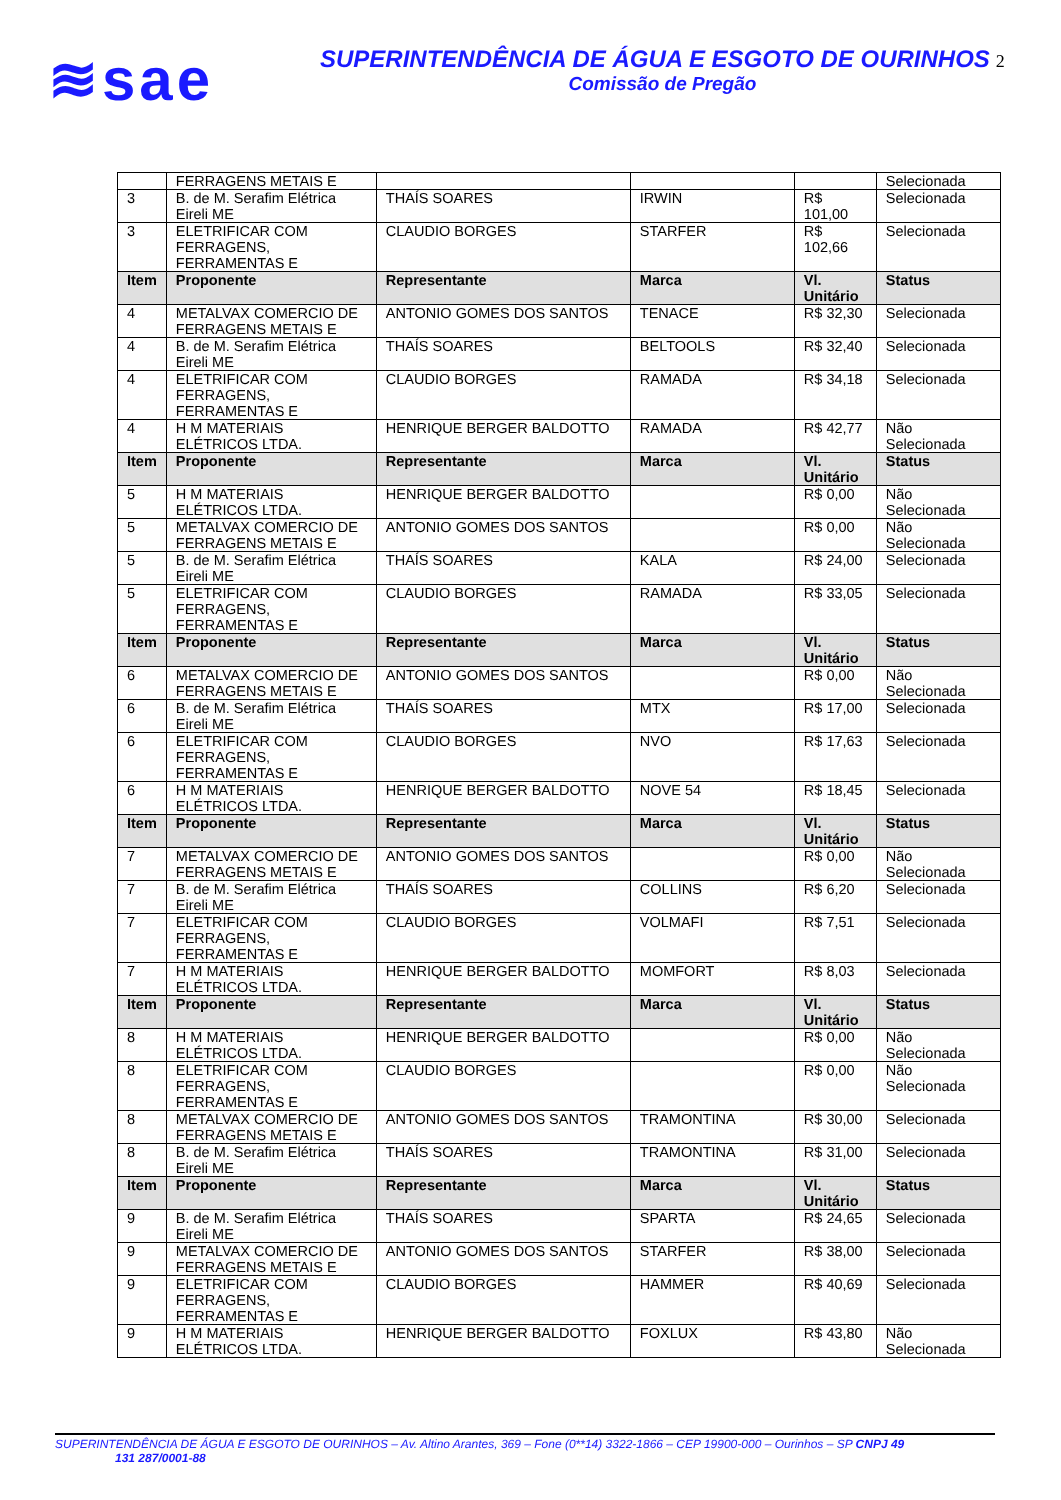≋sae
SUPERINTENDÊNCIA DE ÁGUA E ESGOTO DE OURINHOS 2
Comissão de Pregão
| | FERRAGENS METAIS E | | | | Selecionada |
| 3 | B. de M. Serafim Elétrica Eireli ME | THAÍS SOARES | IRWIN | R$ 101,00 | Selecionada |
| 3 | ELETRIFICAR COM FERRAGENS, FERRAMENTAS E | CLAUDIO BORGES | STARFER | R$ 102,66 | Selecionada |
| Item | Proponente | Representante | Marca | Vl. Unitário | Status |
| 4 | METALVAX COMERCIO DE FERRAGENS METAIS E | ANTONIO GOMES DOS SANTOS | TENACE | R$ 32,30 | Selecionada |
| 4 | B. de M. Serafim Elétrica Eireli ME | THAÍS SOARES | BELTOOLS | R$ 32,40 | Selecionada |
| 4 | ELETRIFICAR COM FERRAGENS, FERRAMENTAS E | CLAUDIO BORGES | RAMADA | R$ 34,18 | Selecionada |
| 4 | H M MATERIAIS ELÉTRICOS LTDA. | HENRIQUE BERGER BALDOTTO | RAMADA | R$ 42,77 | Não Selecionada |
| Item | Proponente | Representante | Marca | Vl. Unitário | Status |
| 5 | H M MATERIAIS ELÉTRICOS LTDA. | HENRIQUE BERGER BALDOTTO | | R$ 0,00 | Não Selecionada |
| 5 | METALVAX COMERCIO DE FERRAGENS METAIS E | ANTONIO GOMES DOS SANTOS | | R$ 0,00 | Não Selecionada |
| 5 | B. de M. Serafim Elétrica Eireli ME | THAÍS SOARES | KALA | R$ 24,00 | Selecionada |
| 5 | ELETRIFICAR COM FERRAGENS, FERRAMENTAS E | CLAUDIO BORGES | RAMADA | R$ 33,05 | Selecionada |
| Item | Proponente | Representante | Marca | Vl. Unitário | Status |
| 6 | METALVAX COMERCIO DE FERRAGENS METAIS E | ANTONIO GOMES DOS SANTOS | | R$ 0,00 | Não Selecionada |
| 6 | B. de M. Serafim Elétrica Eireli ME | THAÍS SOARES | MTX | R$ 17,00 | Selecionada |
| 6 | ELETRIFICAR COM FERRAGENS, FERRAMENTAS E | CLAUDIO BORGES | NVO | R$ 17,63 | Selecionada |
| 6 | H M MATERIAIS ELÉTRICOS LTDA. | HENRIQUE BERGER BALDOTTO | NOVE 54 | R$ 18,45 | Selecionada |
| Item | Proponente | Representante | Marca | Vl. Unitário | Status |
| 7 | METALVAX COMERCIO DE FERRAGENS METAIS E | ANTONIO GOMES DOS SANTOS | | R$ 0,00 | Não Selecionada |
| 7 | B. de M. Serafim Elétrica Eireli ME | THAÍS SOARES | COLLINS | R$ 6,20 | Selecionada |
| 7 | ELETRIFICAR COM FERRAGENS, FERRAMENTAS E | CLAUDIO BORGES | VOLMAFI | R$ 7,51 | Selecionada |
| 7 | H M MATERIAIS ELÉTRICOS LTDA. | HENRIQUE BERGER BALDOTTO | MOMFORT | R$ 8,03 | Selecionada |
| Item | Proponente | Representante | Marca | Vl. Unitário | Status |
| 8 | H M MATERIAIS ELÉTRICOS LTDA. | HENRIQUE BERGER BALDOTTO | | R$ 0,00 | Não Selecionada |
| 8 | ELETRIFICAR COM FERRAGENS, FERRAMENTAS E | CLAUDIO BORGES | | R$ 0,00 | Não Selecionada |
| 8 | METALVAX COMERCIO DE FERRAGENS METAIS E | ANTONIO GOMES DOS SANTOS | TRAMONTINA | R$ 30,00 | Selecionada |
| 8 | B. de M. Serafim Elétrica Eireli ME | THAÍS SOARES | TRAMONTINA | R$ 31,00 | Selecionada |
| Item | Proponente | Representante | Marca | Vl. Unitário | Status |
| 9 | B. de M. Serafim Elétrica Eireli ME | THAÍS SOARES | SPARTA | R$ 24,65 | Selecionada |
| 9 | METALVAX COMERCIO DE FERRAGENS METAIS E | ANTONIO GOMES DOS SANTOS | STARFER | R$ 38,00 | Selecionada |
| 9 | ELETRIFICAR COM FERRAGENS, FERRAMENTAS E | CLAUDIO BORGES | HAMMER | R$ 40,69 | Selecionada |
| 9 | H M MATERIAIS ELÉTRICOS LTDA. | HENRIQUE BERGER BALDOTTO | FOXLUX | R$ 43,80 | Não Selecionada |
SUPERINTENDÊNCIA DE ÁGUA E ESGOTO DE OURINHOS – Av. Altino Arantes, 369 – Fone (0**14) 3322-1866 – CEP 19900-000 – Ourinhos – SP CNPJ 49
131 287/0001-88